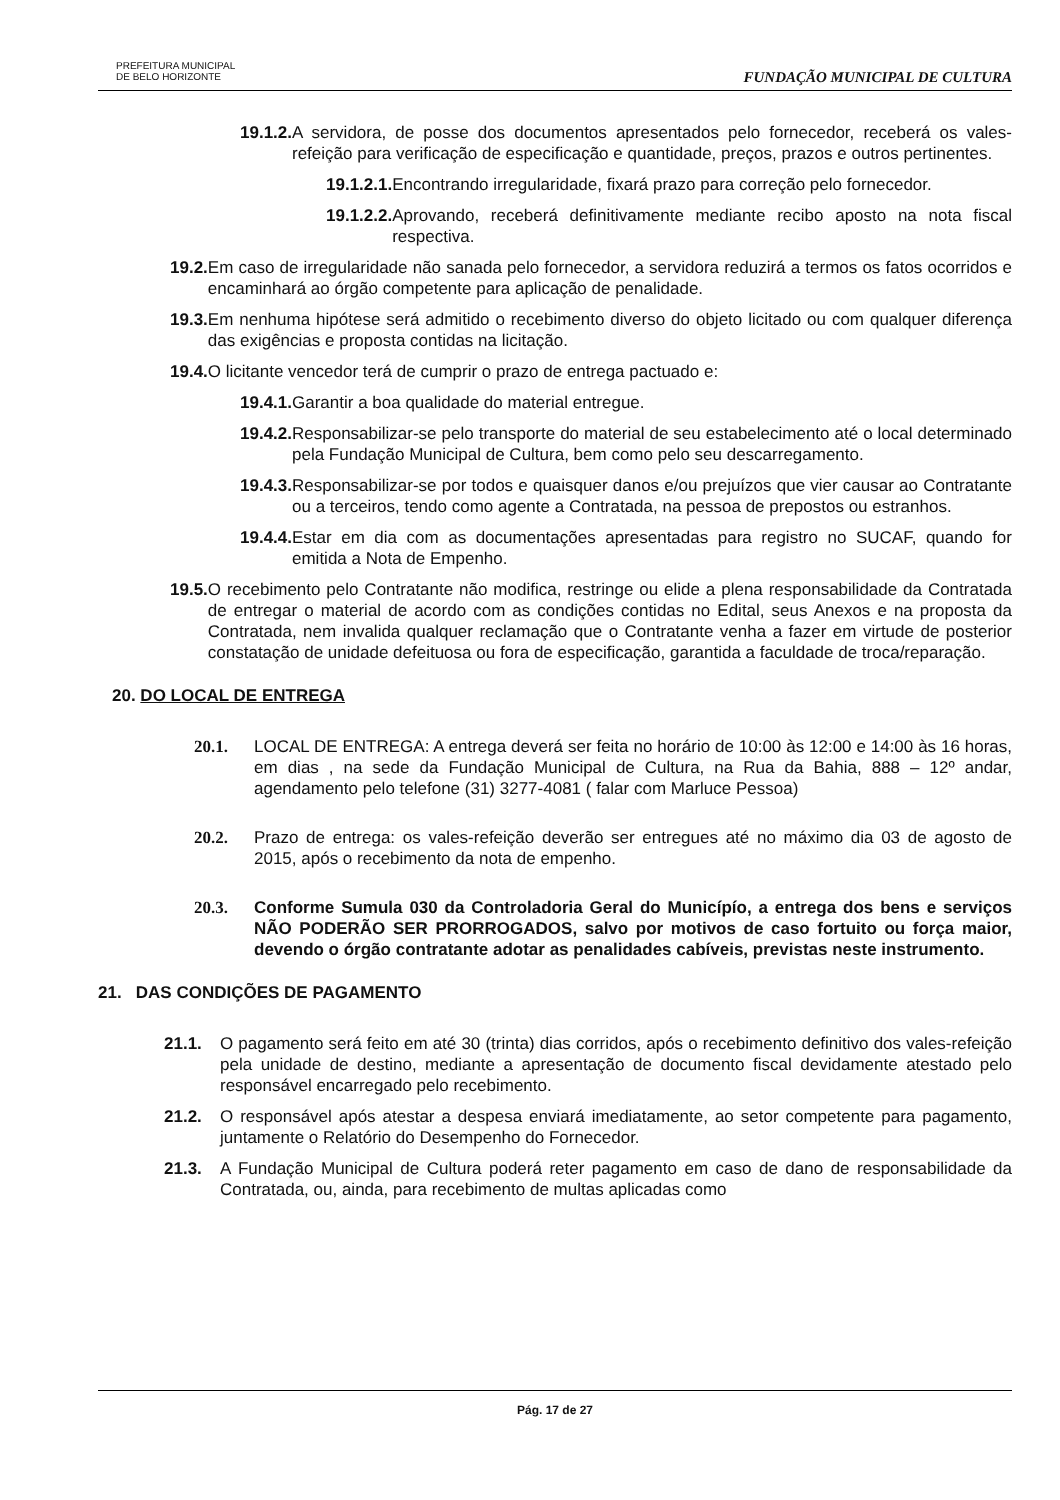PREFEITURA MUNICIPAL
DE BELO HORIZONTE
FUNDAÇÃO MUNICIPAL DE CULTURA
19.1.2. A servidora, de posse dos documentos apresentados pelo fornecedor, receberá os vales-refeição para verificação de especificação e quantidade, preços, prazos e outros pertinentes.
19.1.2.1. Encontrando irregularidade, fixará prazo para correção pelo fornecedor.
19.1.2.2. Aprovando, receberá definitivamente mediante recibo aposto na nota fiscal respectiva.
19.2. Em caso de irregularidade não sanada pelo fornecedor, a servidora reduzirá a termos os fatos ocorridos e encaminhará ao órgão competente para aplicação de penalidade.
19.3. Em nenhuma hipótese será admitido o recebimento diverso do objeto licitado ou com qualquer diferença das exigências e proposta contidas na licitação.
19.4. O licitante vencedor terá de cumprir o prazo de entrega pactuado e:
19.4.1. Garantir a boa qualidade do material entregue.
19.4.2. Responsabilizar-se pelo transporte do material de seu estabelecimento até o local determinado pela Fundação Municipal de Cultura, bem como pelo seu descarregamento.
19.4.3. Responsabilizar-se por todos e quaisquer danos e/ou prejuízos que vier causar ao Contratante ou a terceiros, tendo como agente a Contratada, na pessoa de prepostos ou estranhos.
19.4.4. Estar em dia com as documentações apresentadas para registro no SUCAF, quando for emitida a Nota de Empenho.
19.5. O recebimento pelo Contratante não modifica, restringe ou elide a plena responsabilidade da Contratada de entregar o material de acordo com as condições contidas no Edital, seus Anexos e na proposta da Contratada, nem invalida qualquer reclamação que o Contratante venha a fazer em virtude de posterior constatação de unidade defeituosa ou fora de especificação, garantida a faculdade de troca/reparação.
20. DO LOCAL DE ENTREGA
20.1. LOCAL DE ENTREGA: A entrega deverá ser feita no horário de 10:00 às 12:00 e 14:00 às 16 horas, em dias , na sede da Fundação Municipal de Cultura, na Rua da Bahia, 888 – 12º andar, agendamento pelo telefone (31) 3277-4081 ( falar com Marluce Pessoa)
20.2. Prazo de entrega: os vales-refeição deverão ser entregues até no máximo dia 03 de agosto de 2015, após o recebimento da nota de empenho.
20.3. Conforme Sumula 030 da Controladoria Geral do Municípío, a entrega dos bens e serviços NÃO PODERÃO SER PRORROGADOS, salvo por motivos de caso fortuito ou força maior, devendo o órgão contratante adotar as penalidades cabíveis, previstas neste instrumento.
21. DAS CONDIÇÕES DE PAGAMENTO
21.1. O pagamento será feito em até 30 (trinta) dias corridos, após o recebimento definitivo dos vales-refeição pela unidade de destino, mediante a apresentação de documento fiscal devidamente atestado pelo responsável encarregado pelo recebimento.
21.2. O responsável após atestar a despesa enviará imediatamente, ao setor competente para pagamento, juntamente o Relatório do Desempenho do Fornecedor.
21.3. A Fundação Municipal de Cultura poderá reter pagamento em caso de dano de responsabilidade da Contratada, ou, ainda, para recebimento de multas aplicadas como
Pág. 17 de 27